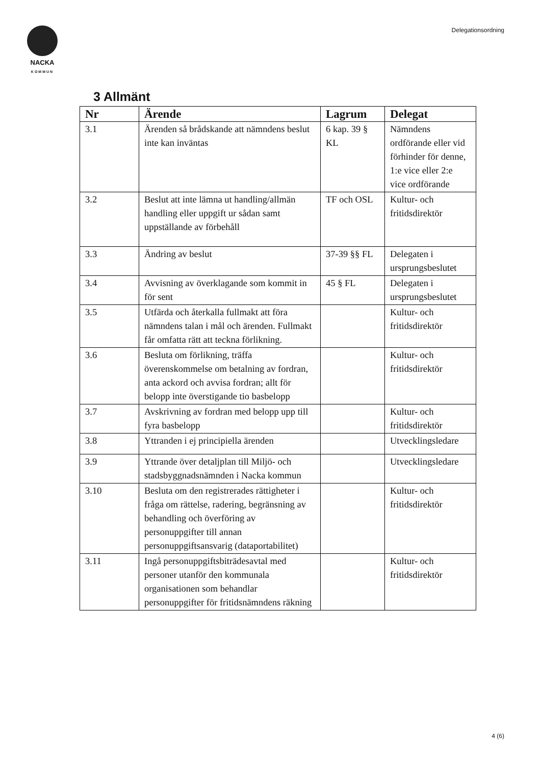NACKA
KOMMUN
Delegationsordning
3 Allmänt
| Nr | Ärende | Lagrum | Delegat |
| --- | --- | --- | --- |
| 3.1 | Ärenden så brådskande att nämndens beslut inte kan inväntas | 6 kap. 39 § KL | Nämndens ordförande eller vid förhinder för denne, 1:e vice eller 2:e vice ordförande |
| 3.2 | Beslut att inte lämna ut handling/allmän handling eller uppgift ur sådan samt uppställande av förbehåll | TF och OSL | Kultur- och fritidsdirektör |
| 3.3 | Ändring av beslut | 37-39 §§ FL | Delegaten i ursprungsbeslutet |
| 3.4 | Avvisning av överklagande som kommit in för sent | 45 § FL | Delegaten i ursprungsbeslutet |
| 3.5 | Utfärda och återkalla fullmakt att föra nämndens talan i mål och ärenden. Fullmakt får omfatta rätt att teckna förlikning. | | Kultur- och fritidsdirektör |
| 3.6 | Besluta om förlikning, träffa överenskommelse om betalning av fordran, anta ackord och avvisa fordran; allt för belopp inte överstigande tio basbelopp | | Kultur- och fritidsdirektör |
| 3.7 | Avskrivning av fordran med belopp upp till fyra basbelopp | | Kultur- och fritidsdirektör |
| 3.8 | Yttranden i ej principiella ärenden | | Utvecklingsledare |
| 3.9 | Yttrande över detaljplan till Miljö- och stadsbyggnadsnämnden i Nacka kommun | | Utvecklingsledare |
| 3.10 | Besluta om den registrerades rättigheter i fråga om rättelse, radering, begränsning av behandling och överföring av personuppgifter till annan personuppgiftsansvarig (dataportabilitet) | | Kultur- och fritidsdirektör |
| 3.11 | Ingå personuppgiftsbiträdesavtal med personer utanför den kommunala organisationen som behandlar personuppgifter för fritidsnämndens räkning | | Kultur- och fritidsdirektör |
4 (6)